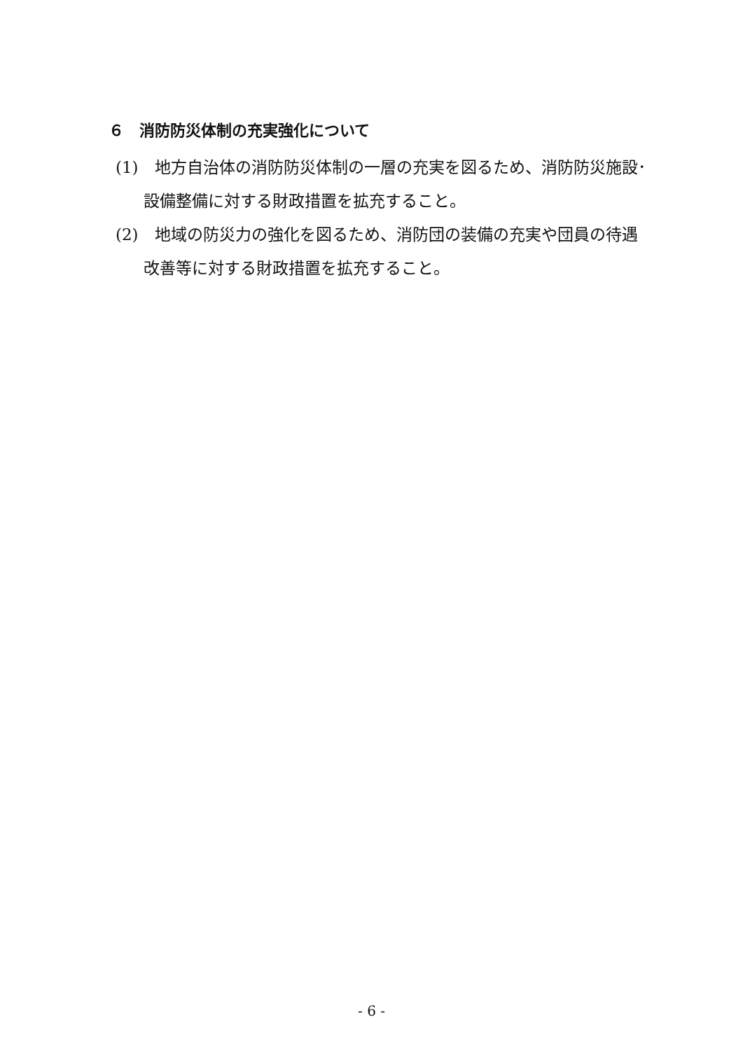６　消防防災体制の充実強化について
(1)　地方自治体の消防防災体制の一層の充実を図るため、消防防災施設･設備整備に対する財政措置を拡充すること。
(2)　地域の防災力の強化を図るため、消防団の装備の充実や団員の待遇改善等に対する財政措置を拡充すること。
- 6 -